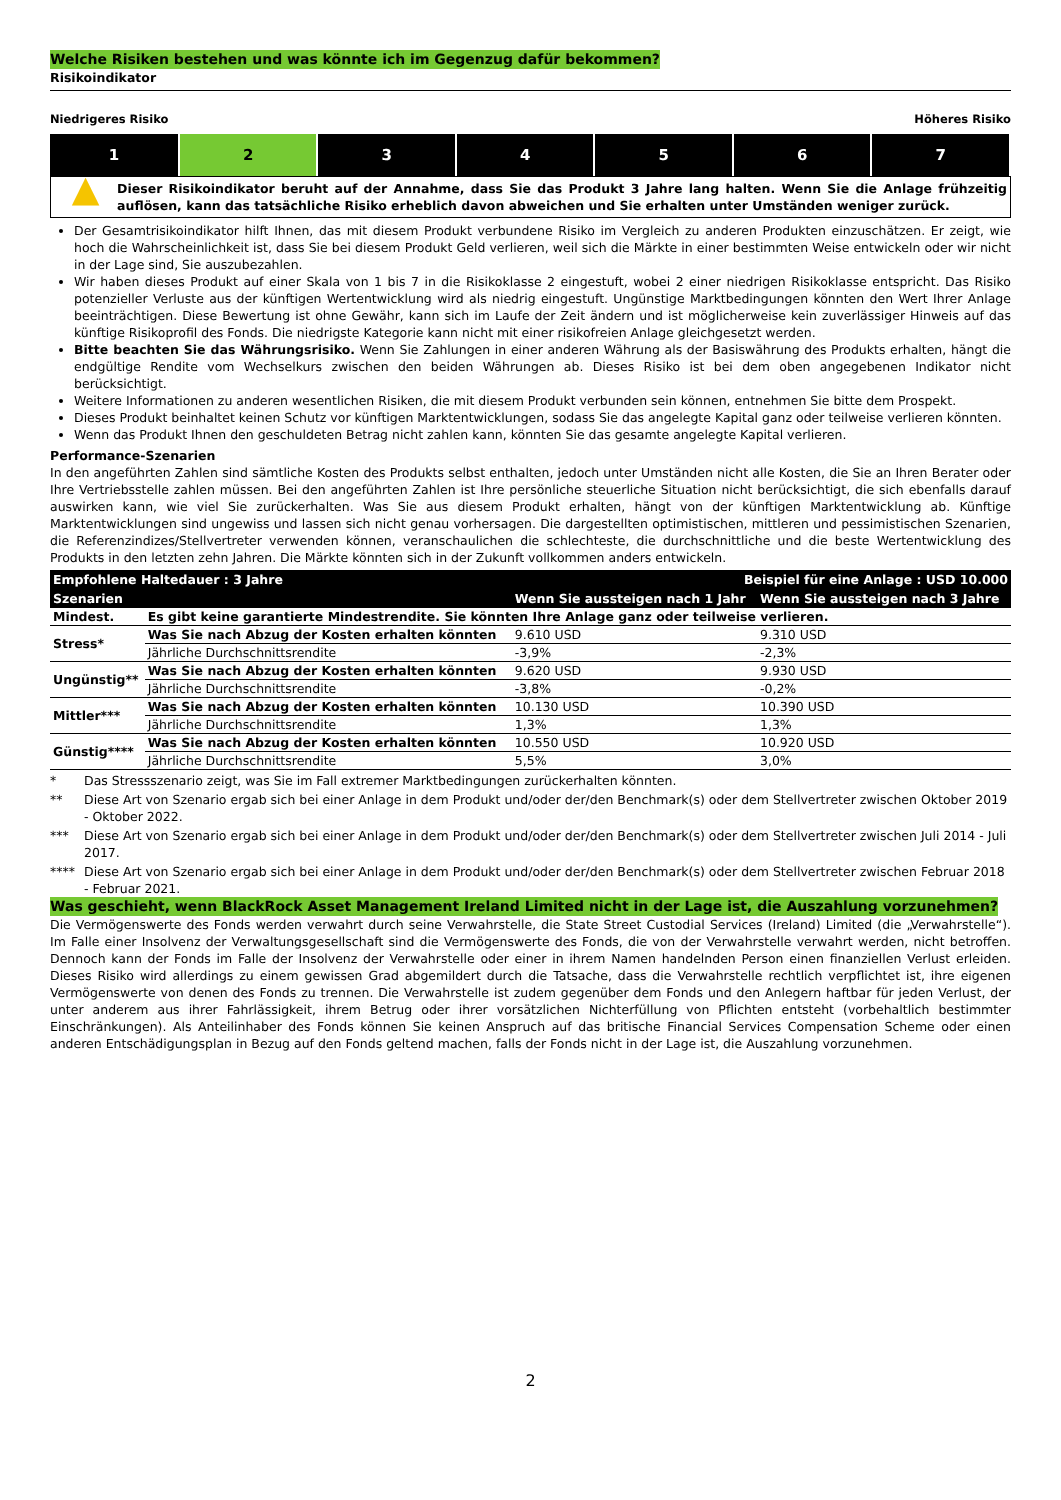Welche Risiken bestehen und was könnte ich im Gegenzug dafür bekommen?
Risikoindikator
Niedrigeres Risiko Höheres Risiko
| 1 | 2 | 3 | 4 | 5 | 6 | 7 |
▲
Dieser Risikoindikator beruht auf der Annahme, dass Sie das Produkt 3 Jahre lang halten. Wenn Sie die Anlage frühzeitig auflösen, kann das tatsächliche Risiko erheblich davon abweichen und Sie erhalten unter Umständen weniger zurück.
Der Gesamtrisikoindikator hilft Ihnen, das mit diesem Produkt verbundene Risiko im Vergleich zu anderen Produkten einzuschätzen. Er zeigt, wie hoch die Wahrscheinlichkeit ist, dass Sie bei diesem Produkt Geld verlieren, weil sich die Märkte in einer bestimmten Weise entwickeln oder wir nicht in der Lage sind, Sie auszubezahlen.
Wir haben dieses Produkt auf einer Skala von 1 bis 7 in die Risikoklasse 2 eingestuft, wobei 2 einer niedrigen Risikoklasse entspricht. Das Risiko potenzieller Verluste aus der künftigen Wertentwicklung wird als niedrig eingestuft. Ungünstige Marktbedingungen könnten den Wert Ihrer Anlage beeinträchtigen. Diese Bewertung ist ohne Gewähr, kann sich im Laufe der Zeit ändern und ist möglicherweise kein zuverlässiger Hinweis auf das künftige Risikoprofil des Fonds. Die niedrigste Kategorie kann nicht mit einer risikofreien Anlage gleichgesetzt werden.
Bitte beachten Sie das Währungsrisiko. Wenn Sie Zahlungen in einer anderen Währung als der Basiswährung des Produkts erhalten, hängt die endgültige Rendite vom Wechselkurs zwischen den beiden Währungen ab. Dieses Risiko ist bei dem oben angegebenen Indikator nicht berücksichtigt.
Weitere Informationen zu anderen wesentlichen Risiken, die mit diesem Produkt verbunden sein können, entnehmen Sie bitte dem Prospekt.
Dieses Produkt beinhaltet keinen Schutz vor künftigen Marktentwicklungen, sodass Sie das angelegte Kapital ganz oder teilweise verlieren könnten.
Wenn das Produkt Ihnen den geschuldeten Betrag nicht zahlen kann, könnten Sie das gesamte angelegte Kapital verlieren.
Performance-Szenarien
In den angeführten Zahlen sind sämtliche Kosten des Produkts selbst enthalten, jedoch unter Umständen nicht alle Kosten, die Sie an Ihren Berater oder Ihre Vertriebsstelle zahlen müssen. Bei den angeführten Zahlen ist Ihre persönliche steuerliche Situation nicht berücksichtigt, die sich ebenfalls darauf auswirken kann, wie viel Sie zurückerhalten. Was Sie aus diesem Produkt erhalten, hängt von der künftigen Marktentwicklung ab. Künftige Marktentwicklungen sind ungewiss und lassen sich nicht genau vorhersagen. Die dargestellten optimistischen, mittleren und pessimistischen Szenarien, die Referenzindizes/Stellvertreter verwenden können, veranschaulichen die schlechteste, die durchschnittliche und die beste Wertentwicklung des Produkts in den letzten zehn Jahren. Die Märkte könnten sich in der Zukunft vollkommen anders entwickeln.
| Empfohlene Haltedauer : 3 Jahre | | Beispiel für eine Anlage : USD 10.000 | |
| --- | --- | --- | --- |
| Szenarien | | Wenn Sie aussteigen nach 1 Jahr | Wenn Sie aussteigen nach 3 Jahre |
| Mindest. | Es gibt keine garantierte Mindestrendite. Sie könnten Ihre Anlage ganz oder teilweise verlieren. | | |
| Stress* | Was Sie nach Abzug der Kosten erhalten könnten | 9.610 USD | 9.310 USD |
| | Jährliche Durchschnittsrendite | -3,9% | -2,3% |
| Ungünstig** | Was Sie nach Abzug der Kosten erhalten könnten | 9.620 USD | 9.930 USD |
| | Jährliche Durchschnittsrendite | -3,8% | -0,2% |
| Mittler*** | Was Sie nach Abzug der Kosten erhalten könnten | 10.130 USD | 10.390 USD |
| | Jährliche Durchschnittsrendite | 1,3% | 1,3% |
| Günstig**** | Was Sie nach Abzug der Kosten erhalten könnten | 10.550 USD | 10.920 USD |
| | Jährliche Durchschnittsrendite | 5,5% | 3,0% |
* Das Stressszenario zeigt, was Sie im Fall extremer Marktbedingungen zurückerhalten könnten.
** Diese Art von Szenario ergab sich bei einer Anlage in dem Produkt und/oder der/den Benchmark(s) oder dem Stellvertreter zwischen Oktober 2019 - Oktober 2022.
*** Diese Art von Szenario ergab sich bei einer Anlage in dem Produkt und/oder der/den Benchmark(s) oder dem Stellvertreter zwischen Juli 2014 - Juli 2017.
**** Diese Art von Szenario ergab sich bei einer Anlage in dem Produkt und/oder der/den Benchmark(s) oder dem Stellvertreter zwischen Februar 2018 - Februar 2021.
Was geschieht, wenn BlackRock Asset Management Ireland Limited nicht in der Lage ist, die Auszahlung vorzunehmen?
Die Vermögenswerte des Fonds werden verwahrt durch seine Verwahrstelle, die State Street Custodial Services (Ireland) Limited (die „Verwahrstelle“). Im Falle einer Insolvenz der Verwaltungsgesellschaft sind die Vermögenswerte des Fonds, die von der Verwahrstelle verwahrt werden, nicht betroffen. Dennoch kann der Fonds im Falle der Insolvenz der Verwahrstelle oder einer in ihrem Namen handelnden Person einen finanziellen Verlust erleiden. Dieses Risiko wird allerdings zu einem gewissen Grad abgemildert durch die Tatsache, dass die Verwahrstelle rechtlich verpflichtet ist, ihre eigenen Vermögenswerte von denen des Fonds zu trennen. Die Verwahrstelle ist zudem gegenüber dem Fonds und den Anlegern haftbar für jeden Verlust, der unter anderem aus ihrer Fahrlässigkeit, ihrem Betrug oder ihrer vorsätzlichen Nichterfüllung von Pflichten entsteht (vorbehaltlich bestimmter Einschränkungen). Als Anteilinhaber des Fonds können Sie keinen Anspruch auf das britische Financial Services Compensation Scheme oder einen anderen Entschädigungsplan in Bezug auf den Fonds geltend machen, falls der Fonds nicht in der Lage ist, die Auszahlung vorzunehmen.
2